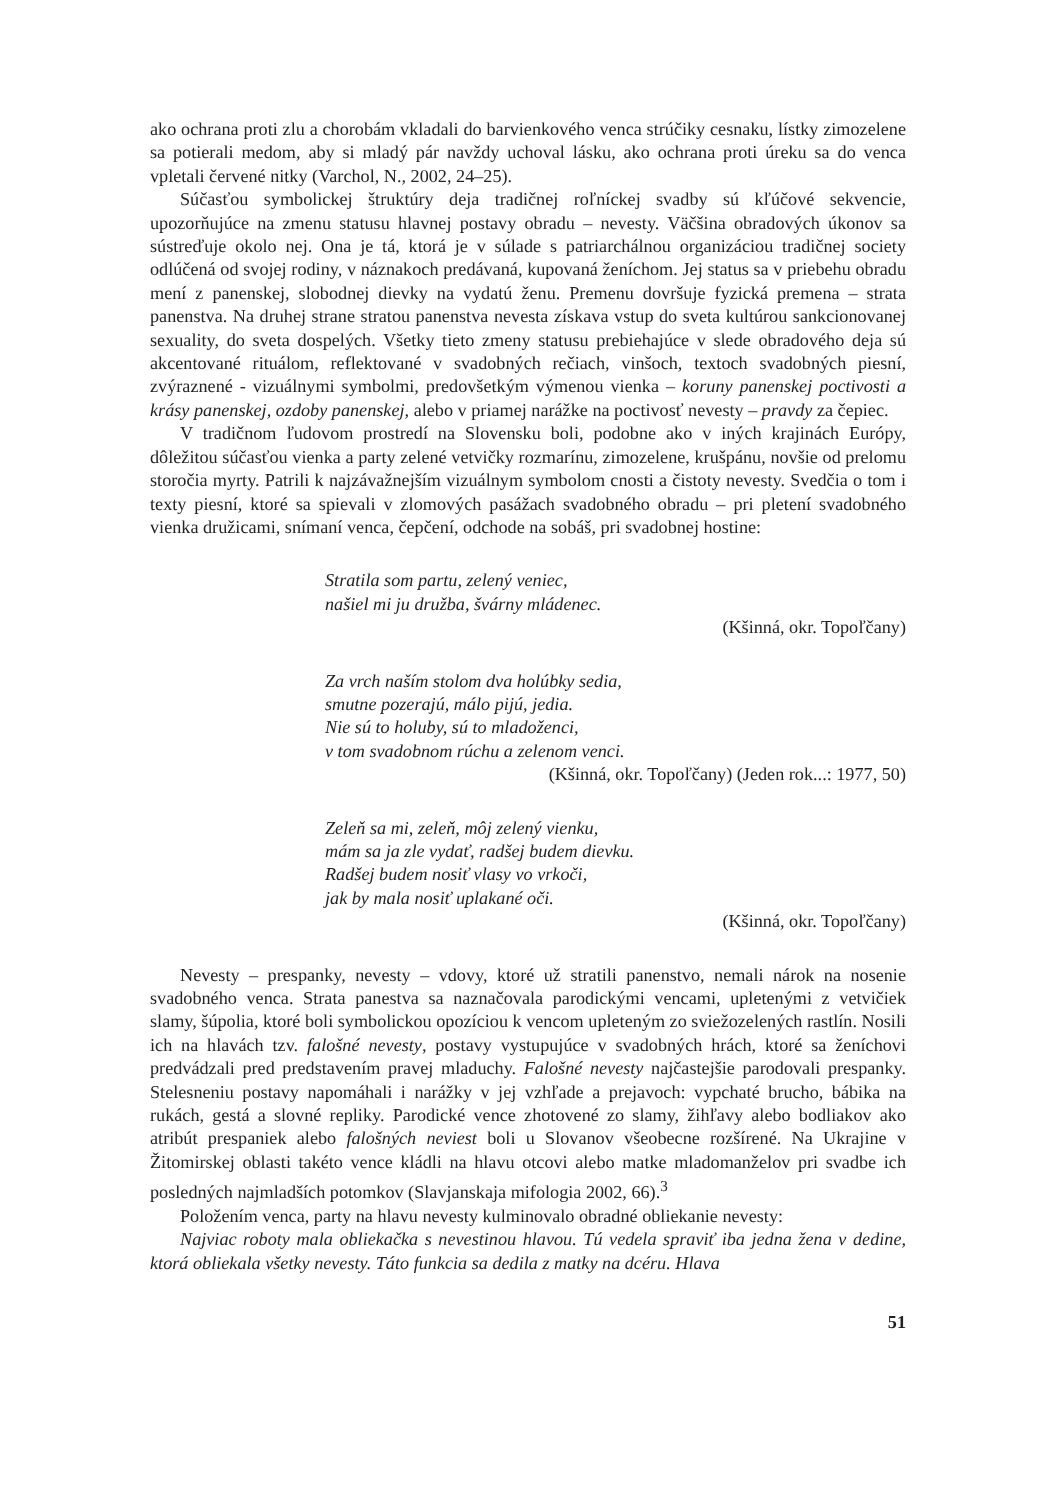ako ochrana proti zlu a chorobám vkladali do barvienkového venca strúčiky cesnaku, lístky zimozelene sa potierali medom, aby si mladý pár navždy uchoval lásku, ako ochrana proti úreku sa do venca vpletali červené nitky (Varchol, N., 2002, 24–25).
Súčasťou symbolickej štruktúry deja tradičnej roľníckej svadby sú kľúčové sekvencie, upozorňujúce na zmenu statusu hlavnej postavy obradu – nevesty. Väčšina obradových úkonov sa sústreďuje okolo nej. Ona je tá, ktorá je v súlade s patriarchálnou organizáciou tradičnej society odlúčená od svojej rodiny, v náznakoch predávaná, kupovaná ženíchom. Jej status sa v priebehu obradu mení z panenskej, slobodnej dievky na vydatú ženu. Premenu dovršuje fyzická premena – strata panenstva. Na druhej strane stratou panenstva nevesta získava vstup do sveta kultúrou sankcionovanej sexuality, do sveta dospelých. Všetky tieto zmeny statusu prebiehajúce v slede obradového deja sú akcentované rituálom, reflektované v svadobných rečiach, vinšoch, textoch svadobných piesní, zvýraznené - vizuálnymi symbolmi, predovšetkým výmenou vienka – koruny panenskej poctivosti a krásy panenskej, ozdoby panenskej, alebo v priamej narážke na poctivosť nevesty – pravdy za čepiec.
V tradičnom ľudovom prostredí na Slovensku boli, podobne ako v iných krajinách Európy, dôležitou súčasťou vienka a party zelené vetvičky rozmarínu, zimozelene, krušpánu, novšie od prelomu storočia myrty. Patrili k najzávažnejším vizuálnym symbolom cnosti a čistoty nevesty. Svedčia o tom i texty piesní, ktoré sa spievali v zlomových pasážach svadobného obradu – pri pletení svadobného vienka družicami, snímaní venca, čepčení, odchode na sobáš, pri svadobnej hostine:
Stratila som partu, zelený veniec,
našiel mi ju družba, švárny mládenec.
(Kšinná, okr. Topoľčany)
Za vrch naším stolom dva holúbky sedia,
smutne pozerajú, málo pijú, jedia.
Nie sú to holuby, sú to mladoženci,
v tom svadobnom rúchu a zelenom venci.
(Kšinná, okr. Topoľčany) (Jeden rok...: 1977, 50)
Zeleň sa mi, zeleň, môj zelený vienku,
mám sa ja zle vydať, radšej budem dievku.
Radšej budem nosiť vlasy vo vrkoči,
jak by mala nosiť uplakané oči.
(Kšinná, okr. Topoľčany)
Nevesty – prespanky, nevesty – vdovy, ktoré už stratili panenstvo, nemali nárok na nosenie svadobného venca. Strata panestva sa naznačovala parodickými vencami, upletenými z vetvičiek slamy, šúpolia, ktoré boli symbolickou opozíciou k vencom upleteným zo sviežozelených rastlín. Nosili ich na hlavách tzv. falošné nevesty, postavy vystupujúce v svadobných hrách, ktoré sa ženíchovi predvádzali pred predstavením pravej mladuchy. Falošné nevesty najčastejšie parodovali prespanky. Stelesneniu postavy napomáhali i narážky v jej vzhľade a prejavoch: vypchaté brucho, bábika na rukách, gestá a slovné repliky. Parodické vence zhotovené zo slamy, žihľavy alebo bodliakov ako atribút prespaniek alebo falošných neviest boli u Slovanov všeobecne rozšírené. Na Ukrajine v Žitomirskej oblasti takéto vence kládli na hlavu otcovi alebo matke mladomanželov pri svadbe ich posledných najmladších potomkov (Slavjanskaja mifologia 2002, 66).<sup>3</sup>
Položením venca, party na hlavu nevesty kulminovalo obradné obliekanie nevesty:
Najviac roboty mala obliekačka s nevestinou hlavou. Tú vedela spraviť iba jedna žena v dedine, ktorá obliekala všetky nevesty. Táto funkcia sa dedila z matky na dcéru. Hlava
51